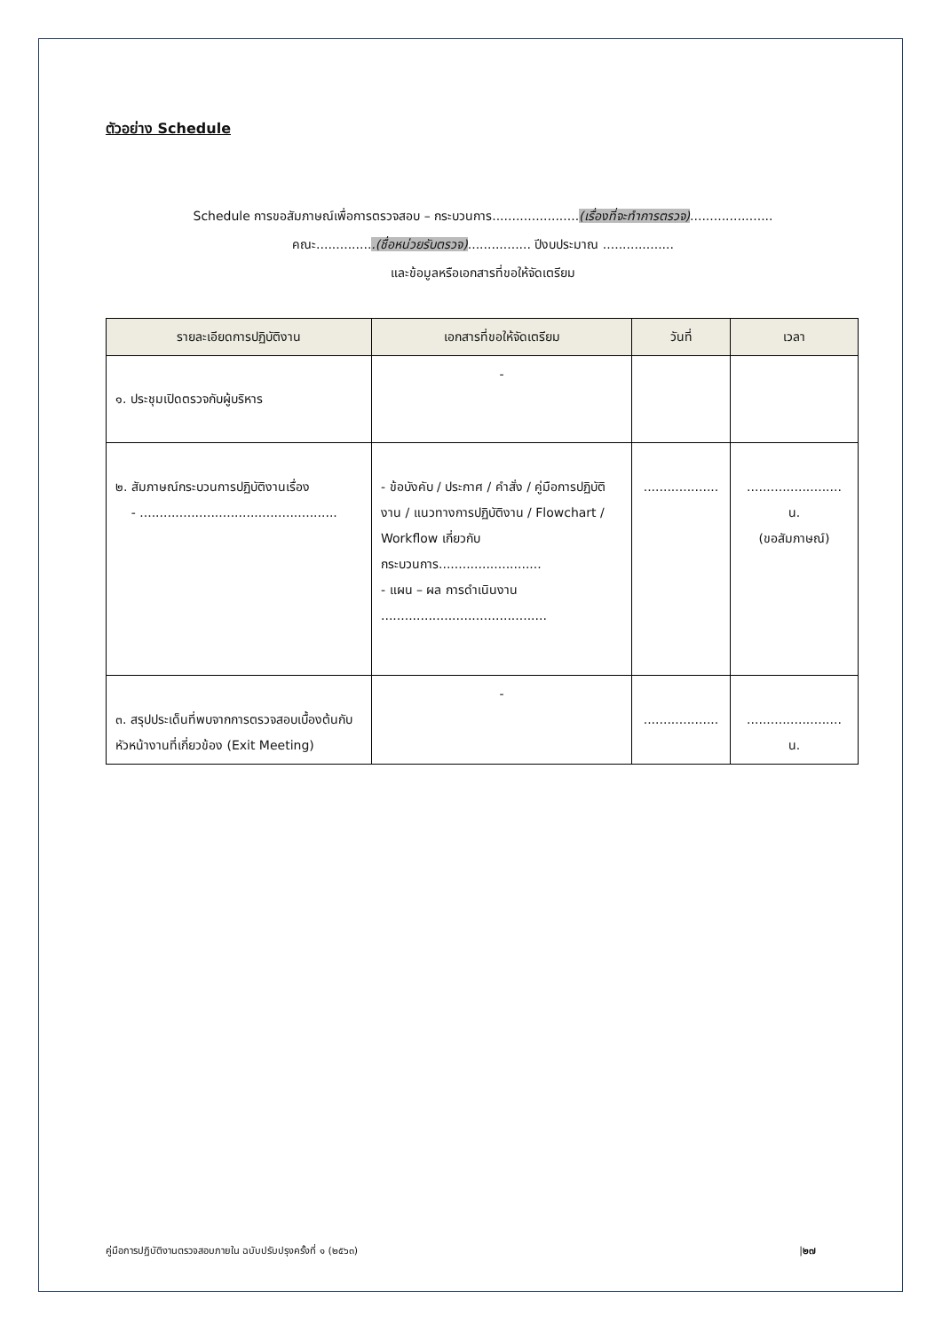ตัวอย่าง Schedule
Schedule การขอสัมภาษณ์เพื่อการตรวจสอบ – กระบวนการ......................(เรื่องที่จะทำการตรวจ).....................
คณะ...............(ชื่อหน่วยรับตรวจ)................ ปีงบประมาณ ..................
และข้อมูลหรือเอกสารที่ขอให้จัดเตรียม
| รายละเอียดการปฏิบัติงาน | เอกสารที่ขอให้จัดเตรียม | วันที่ | เวลา |
| --- | --- | --- | --- |
| ๑. ประชุมเปิดตรวจกับผู้บริหาร | - | | |
| ๒. สัมภาษณ์กระบวนการปฏิบัติงานเรื่อง - .................................................. | - ข้อบังคับ / ประกาศ / คำสั่ง / คู่มือการปฏิบัติงาน / แนวทางการปฏิบัติงาน / Flowchart / Workflow เกี่ยวกับกระบวนการ.......................... - แผน – ผล การดำเนินงาน .......................................... | ................... | ........................ น. (ขอสัมภาษณ์) |
| ๓. สรุปประเด็นที่พบจากการตรวจสอบเบื้องต้นกับหัวหน้างานที่เกี่ยวข้อง (Exit Meeting) | - | ................... | ........................ น. |
คู่มือการปฏิบัติงานตรวจสอบภายใน ฉบับปรับปรุงครั้งที่ ๑ (๒๕๖๓) |๒๗